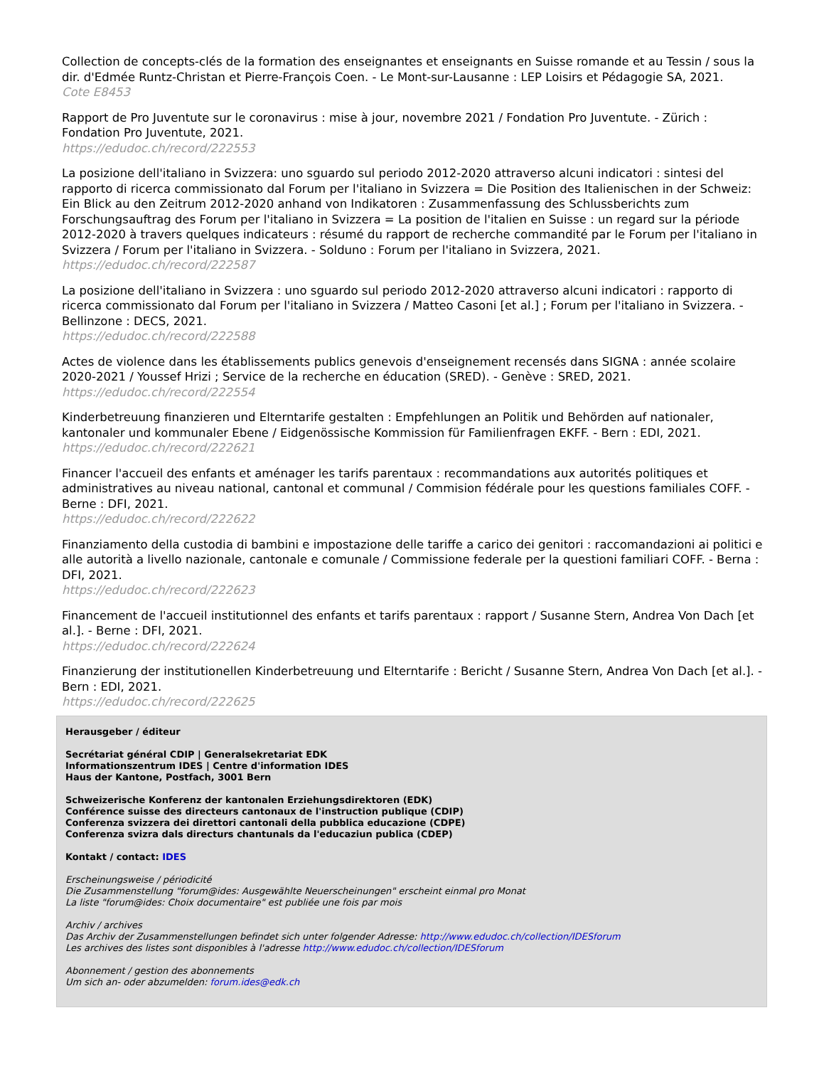Collection de concepts-clés de la formation des enseignantes et enseignants en Suisse romande et au Tessin / sous la dir. d'Edmée Runtz-Christan et Pierre-François Coen. - Le Mont-sur-Lausanne : LEP Loisirs et Pédagogie SA, 2021.
Cote E8453
Rapport de Pro Juventute sur le coronavirus : mise à jour, novembre 2021 / Fondation Pro Juventute. - Zürich : Fondation Pro Juventute, 2021.
https://edudoc.ch/record/222553
La posizione dell'italiano in Svizzera: uno sguardo sul periodo 2012-2020 attraverso alcuni indicatori : sintesi del rapporto di ricerca commissionato dal Forum per l'italiano in Svizzera = Die Position des Italienischen in der Schweiz: Ein Blick au den Zeitrum 2012-2020 anhand von Indikatoren : Zusammenfassung des Schlussberichts zum Forschungsauftrag des Forum per l'italiano in Svizzera = La position de l'italien en Suisse : un regard sur la période 2012-2020 à travers quelques indicateurs : résumé du rapport de recherche commandité par le Forum per l'italiano in Svizzera / Forum per l'italiano in Svizzera. - Solduno : Forum per l'italiano in Svizzera, 2021.
https://edudoc.ch/record/222587
La posizione dell'italiano in Svizzera : uno sguardo sul periodo 2012-2020 attraverso alcuni indicatori : rapporto di ricerca commissionato dal Forum per l'italiano in Svizzera / Matteo Casoni [et al.] ; Forum per l'italiano in Svizzera. - Bellinzone : DECS, 2021.
https://edudoc.ch/record/222588
Actes de violence dans les établissements publics genevois d'enseignement recensés dans SIGNA : année scolaire 2020-2021 / Youssef Hrizi ; Service de la recherche en éducation (SRED). - Genève : SRED, 2021.
https://edudoc.ch/record/222554
Kinderbetreuung finanzieren und Elterntarife gestalten : Empfehlungen an Politik und Behörden auf nationaler, kantonaler und kommunaler Ebene / Eidgenössische Kommission für Familienfragen EKFF. - Bern : EDI, 2021.
https://edudoc.ch/record/222621
Financer l'accueil des enfants et aménager les tarifs parentaux : recommandations aux autorités politiques et administratives au niveau national, cantonal et communal / Commision fédérale pour les questions familiales COFF. - Berne : DFI, 2021.
https://edudoc.ch/record/222622
Finanziamento della custodia di bambini e impostazione delle tariffe a carico dei genitori : raccomandazioni ai politici e alle autorità a livello nazionale, cantonale e comunale / Commissione federale per la questioni familiari COFF. - Berna : DFI, 2021.
https://edudoc.ch/record/222623
Financement de l'accueil institutionnel des enfants et tarifs parentaux : rapport / Susanne Stern, Andrea Von Dach [et al.]. - Berne : DFI, 2021.
https://edudoc.ch/record/222624
Finanzierung der institutionellen Kinderbetreuung und Elterntarife : Bericht / Susanne Stern, Andrea Von Dach [et al.]. - Bern : EDI, 2021.
https://edudoc.ch/record/222625
Herausgeber / éditeur
Secrétariat général CDIP | Generalsekretariat EDK
Informationszentrum IDES | Centre d'information IDES
Haus der Kantone, Postfach, 3001 Bern
Schweizerische Konferenz der kantonalen Erziehungsdirektoren (EDK)
Conférence suisse des directeurs cantonaux de l'instruction publique (CDIP)
Conferenza svizzera dei direttori cantonali della pubblica educazione (CDPE)
Conferenza svizra dals directurs chantunals da l'educaziun publica (CDEP)
Kontakt / contact: IDES
Erscheinungsweise / périodicité
Die Zusammenstellung "forum@ides: Ausgewählte Neuerscheinungen" erscheint einmal pro Monat
La liste "forum@ides: Choix documentaire" est publiée une fois par mois
Archiv / archives
Das Archiv der Zusammenstellungen befindet sich unter folgender Adresse: http://www.edudoc.ch/collection/IDESforum
Les archives des listes sont disponibles à l'adresse http://www.edudoc.ch/collection/IDESforum
Abonnement / gestion des abonnements
Um sich an- oder abzumelden: forum.ides@edk.ch